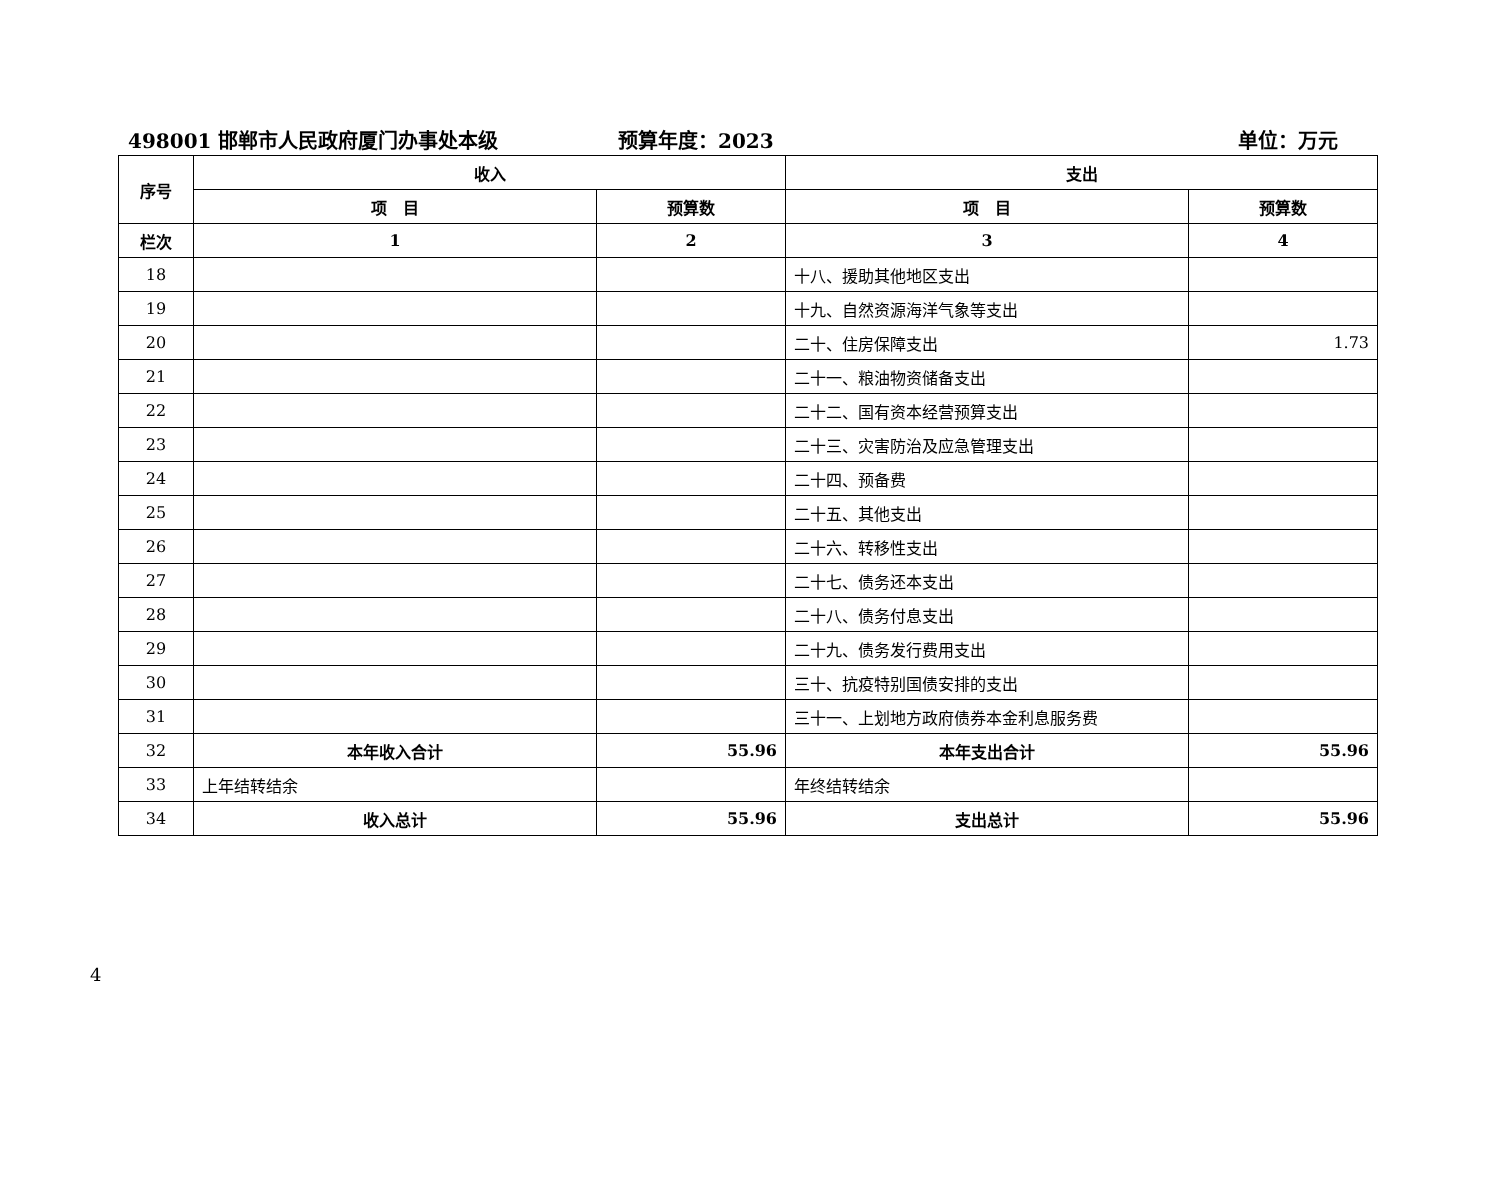498001 邯郸市人民政府厦门办事处本级 预算年度：2023 单位：万元
| 序号 | 收入 | | 支出 | |
| --- | --- | --- | --- | --- |
| | 项 目 | 预算数 | 项 目 | 预算数 |
| 栏次 | 1 | 2 | 3 | 4 |
| 18 | | | 十八、援助其他地区支出 | |
| 19 | | | 十九、自然资源海洋气象等支出 | |
| 20 | | | 二十、住房保障支出 | 1.73 |
| 21 | | | 二十一、粮油物资储备支出 | |
| 22 | | | 二十二、国有资本经营预算支出 | |
| 23 | | | 二十三、灾害防治及应急管理支出 | |
| 24 | | | 二十四、预备费 | |
| 25 | | | 二十五、其他支出 | |
| 26 | | | 二十六、转移性支出 | |
| 27 | | | 二十七、债务还本支出 | |
| 28 | | | 二十八、债务付息支出 | |
| 29 | | | 二十九、债务发行费用支出 | |
| 30 | | | 三十、抗疫特别国债安排的支出 | |
| 31 | | | 三十一、上划地方政府债券本金利息服务费 | |
| 32 | 本年收入合计 | 55.96 | 本年支出合计 | 55.96 |
| 33 | 上年结转结余 | | 年终结转结余 | |
| 34 | 收入总计 | 55.96 | 支出总计 | 55.96 |
4